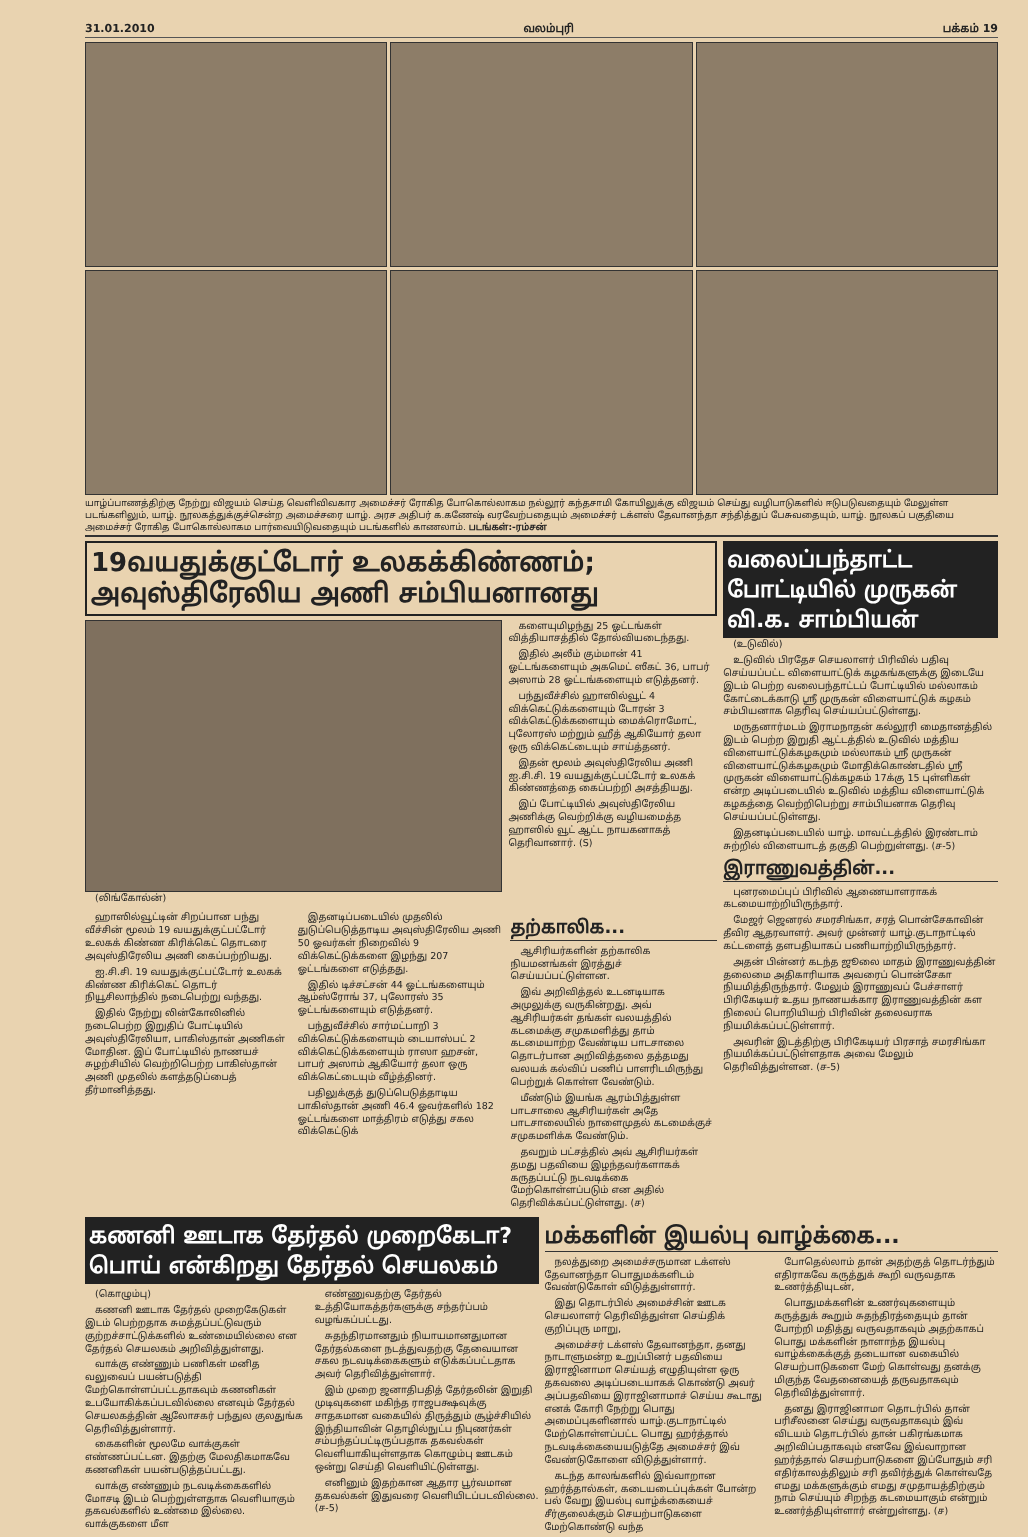31.01.2010 வலம்புரி பக்கம் 19
யாழ்ப்பாணத்திற்கு நேற்று விஜயம் செய்த வெளிவிவகார அமைச்சர் ரோகித போகொல்லாகம நல்லூர் கந்தசாமி கோயிலுக்கு விஜயம் செய்து வழிபாடுகளில் ஈடுபடுவதையும் மேலுள்ள படங்களிலும், யாழ். நூலகத்துக்குச்சென்ற அமைச்சரை யாழ். அரச அதிபர் க.கணேஷ் வரவேற்பதையும் அமைச்சர் டக்ளஸ் தேவானந்தா சந்தித்துப் பேசுவதையும், யாழ். நூலகப் பகுதியை அமைச்சர் ரோகித போகொல்லாகம பார்வையிடுவதையும் படங்களில் காணலாம். படங்கள்:-ரம்சன்
19வயதுக்குட்டோர் உலகக்கிண்ணம்;
அவுஸ்திரேலிய அணி சம்பியனானது
(லிங்கோல்ன்) களையுமிழந்து 25 ஓட்டங்கள் வித்தியாசத்தில் தோல்வியடைந்தது.
இதில் அலீம் கும்மான் 41 ஓட்டங்களையும் அகமெட் ஸீகட் 36, பாபர் அஸாம் 28 ஓட்டங்களையும் எடுத்தனர்.
பந்துவீச்சில் ஹாஸில்வூட் 4 விக்கெட்டுக்களையும் டோரன் 3 விக்கெட்டுக்களையும் மைக்ரொமோட், புலோரஸ் மற்றும் ஹீத் ஆகியோர் தலா ஒரு விக்கெட்டையும் சாய்த்தனர்.
இதன் மூலம் அவுஸ்திரேலிய அணி ஐ.சி.சி. 19 வயதுக்குட்பட்டோர் உலகக் கிண்ணத்தை கைப்பற்றி அசத்தியது.
இப் போட்டியில் அவுஸ்திரேலிய அணிக்கு வெற்றிக்கு வழியமைத்த ஹாஸில் வூட் ஆட்ட நாயகனாகத் தெரிவானார். (S)
ஹாஸில்வூட்டின் சிறப்பான பந்து வீச்சின் மூலம் 19 வயதுக்குட்பட்டோர் உலகக் கிண்ண கிரிக்கெட் தொடரை அவுஸ்திரேலிய அணி கைப்பற்றியது.
ஐ.சி.சி. 19 வயதுக்குட்பட்டோர் உலகக் கிண்ண கிரிக்கெட் தொடர் நியூசிலாந்தில் நடைபெற்று வந்தது.
இதில் நேற்று லின்கோலினில் நடைபெற்ற இறுதிப் போட்டியில் அவுஸ்திரேலியா, பாகிஸ்தான் அணிகள் மோதின. இப் போட்டியில் நாணயச் சுழற்சியில் வெற்றிபெற்ற பாகிஸ்தான் அணி முதலில் களத்தடுப்பைத் தீர்மானித்தது.
இதனடிப்படையில் முதலில் துடுப்பெடுத்தாடிய அவுஸ்திரேலிய அணி 50 ஓவர்கள் நிறைவில் 9 விக்கெட்டுக்களை இழந்து 207 ஓட்டங்களை எடுத்தது.
இதில் டிச்சட்சன் 44 ஓட்டங்களையும் ஆம்ஸ்ரோங் 37, புலோரஸ் 35 ஓட்டங்களையும் எடுத்தனர்.
பந்துவீச்சில் சார்மட்பாறி 3 விக்கெட்டுக்களையும் டையாஸ்பட் 2 விக்கெட்டுக்களையும் ராஸா ஹசன், பாபர் அஸாம் ஆகியோர் தலா ஒரு விக்கெட்டையும் வீழ்த்தினர்.
பதிலுக்குத் துடுப்பெடுத்தாடிய பாகிஸ்தான் அணி 46.4 ஓவர்களில் 182 ஓட்டங்களை மாத்திரம் எடுத்து சகல விக்கெட்டுக்
தற்காலிக...
ஆசிரியர்களின் தற்காலிக நியமனங்கள் இரத்துச் செய்யப்பட்டுள்ளன.
இவ் அறிவித்தல் உடனடியாக அமுலுக்கு வருகின்றது. அவ் ஆசிரியர்கள் தங்கள் வலயத்தில் கடமைக்கு சமுகமளித்து தாம் கடமையாற்ற வேண்டிய பாடசாலை தொடர்பான அறிவித்தலை தத்தமது வலயக் கல்விப் பணிப் பாளரிடமிருந்து பெற்றுக் கொள்ள வேண்டும்.
மீண்டும் இயங்க ஆரம்பித்துள்ள பாடசாலை ஆசிரியர்கள் அதே பாடசாலையில் நாளைமுதல் கடமைக்குச் சமுகமளிக்க வேண்டும்.
தவறும் பட்சத்தில் அவ் ஆசிரியர்கள் தமது பதவியை இழந்தவர்களாகக் கருதப்பட்டு நடவடிக்கை மேற்கொள்ளப்படும் என அதில் தெரிவிக்கப்பட்டுள்ளது. (ச)
வலைப்பந்தாட்ட போட்டியில் முருகன் வி.க. சாம்பியன்
(உடுவில்)
உடுவில் பிரதேச செயலாளர் பிரிவில் பதிவு செய்யப்பட்ட விளையாட்டுக் கழகங்களுக்கு இடையே இடம் பெற்ற வலைபந்தாட்டப் போட்டியில் மல்லாகம் கோட்டைக்காடு ஸ்ரீ முருகன் விளையாட்டுக் கழகம் சம்பியனாக தெரிவு செய்யப்பட்டுள்ளது.
மருதனார்மடம் இராமநாதன் கல்லூரி மைதானத்தில் இடம் பெற்ற இறுதி ஆட்டத்தில் உடுவில் மத்திய விளையாட்டுக்கழகமும் மல்லாகம் ஸ்ரீ முருகன் விளையாட்டுக்கழகமும் மோதிக்கொண்டதில் ஸ்ரீ முருகன் விளையாட்டுக்கழகம் 17க்கு 15 புள்ளிகள் என்ற அடிப்படையில் உடுவில் மத்திய விளையாட்டுக் கழகத்தை வெற்றிபெற்று சாம்பியனாக தெரிவு செய்யப்பட்டுள்ளது.
இதனடிப்படையில் யாழ். மாவட்டத்தில் இரண்டாம் சுற்றில் விளையாடத் தகுதி பெற்றுள்ளது. (ச-5)
இராணுவத்தின்...
புனரமைப்புப் பிரிவில் ஆணையாளராகக் கடமையாற்றியிருந்தார்.
மேஜர் ஜெனரல் சமரசிங்கா, சரத் பொன்சேகாவின் தீவிர ஆதரவாளர். அவர் முன்னர் யாழ்.குடாநாட்டில் கட்டளைத் தளபதியாகப் பணியாற்றியிருந்தார்.
அதன் பின்னர் கடந்த ஜூலை மாதம் இராணுவத்தின் தலைமை அதிகாரியாக அவரைப் பொன்சேகா நியமித்திருந்தார். மேலும் இராணுவப் பேச்சாளர் பிரிகேடியர் உதய நாணயக்கார இராணுவத்தின் கள நிலைப் பொறியியற் பிரிவின் தலைவராக நியமிக்கப்பட்டுள்ளார்.
அவரின் இடத்திற்கு பிரிகேடியர் பிரசாத் சமரசிங்கா நியமிக்கப்பட்டுள்ளதாக அவை மேலும் தெரிவித்துள்ளன. (ச-5)
கணனி ஊடாக தேர்தல் முறைகேடா?
பொய் என்கிறது தேர்தல் செயலகம்
(கொழும்பு)
கணனி ஊடாக தேர்தல் முறைகேடுகள் இடம் பெற்றதாக சுமத்தப்பட்டுவரும் குற்றச்சாட்டுக்களில் உண்மையில்லை என தேர்தல் செயலகம் அறிவித்துள்ளது.
வாக்கு எண்ணும் பணிகள் மனித வலுவைப் பயன்படுத்தி மேற்கொள்ளப்பட்டதாகவும் கணனிகள் உபயோகிக்கப்படவில்லை எனவும் தேர்தல் செயலகத்தின் ஆலோசகர் பந்துல குலதுங்க தெரிவித்துள்ளார்.
கைகளின் மூலமே வாக்குகள் எண்ணப்பட்டன. இதற்கு மேலதிகமாகவே கணனிகள் பயன்படுத்தப்பட்டது.
வாக்கு எண்ணும் நடவடிக்கைகளில் மோசடி இடம் பெற்றுள்ளதாக வெளியாகும் தகவல்களில் உண்மை இல்லை. வாக்குகளை மீள
எண்ணுவதற்கு தேர்தல் உத்தியோகத்தர்களுக்கு சந்தர்ப்பம் வழங்கப்பட்டது.
சுதந்திரமானதும் நியாயமானதுமான தேர்தல்களை நடத்துவதற்கு தேவையான சகல நடவடிக்கைகளும் எடுக்கப்பட்டதாக அவர் தெரிவித்துள்ளார்.
இம் முறை ஜனாதிபதித் தேர்தலின் இறுதி முடிவுகளை மகிந்த ராஜபக்ஷவுக்கு சாதகமான வகையில் திருத்தும் சூழ்ச்சியில் இந்தியாவின் தொழில்நுட்ப நிபுணர்கள் சம்பந்தப்பட்டிருப்பதாக தகவல்கள் வெளியாகியுள்ளதாக கொழும்பு ஊடகம் ஒன்று செய்தி வெளியிட்டுள்ளது.
எனினும் இதற்கான ஆதார பூர்வமான தகவல்கள் இதுவரை வெளியிடப்படவில்லை. (ச-5)
மக்களின் இயல்பு வாழ்க்கை...
நலத்துறை அமைச்சருமான டக்ளஸ் தேவானந்தா பொதுமக்களிடம் வேண்டுகோள் விடுத்துள்ளார்.
இது தொடர்பில் அமைச்சின் ஊடக செயலாளர் தெரிவித்துள்ள செய்திக் குறிப்புரு மாறு,
அமைச்சர் டக்ளஸ் தேவானந்தா, தனது நாடாளுமன்ற உறுப்பினர் பதவியை இராஜினாமா செய்யத் எழுதியுள்ள ஒரு தகவலை அடிப்படையாகக் கொண்டு அவர் அப்பதவியை இராஜினாமாச் செய்ய கூடாது எனக் கோரி நேற்று பொது அமைப்புகளினால் யாழ்.குடாநாட்டில் மேற்கொள்ளப்பட்ட பொது ஹர்த்தால் நடவடிக்கையையடுத்தே அமைச்சர் இவ் வேண்டுகோளை விடுத்துள்ளார்.
கடந்த காலங்களில் இவ்வாறான ஹர்த்தால்கள், கடையடைப்புக்கள் போன்ற பல் வேறு இயல்பு வாழ்க்கையைச் சீர்குலைக்கும் செயற்பாடுகளை மேற்கொண்டு வந்த
போதெல்லாம் தான் அதற்குத் தொடர்ந்தும் எதிராகவே கருத்துக் கூறி வருவதாக உணர்த்தியுடன்,
பொதுமக்களின் உணர்வுகளையும் கருத்துக் கூறும் சுதந்திரத்தையும் தான் போற்றி மதித்து வருவதாகவும் அதற்காகப் பொது மக்களின் நாளாந்த இயல்பு வாழ்க்கைக்குத் தடையான வகையில் செயற்பாடுகளை மேற் கொள்வது தனக்கு மிகுந்த வேதனையைத் தருவதாகவும் தெரிவித்துள்ளார்.
தனது இராஜினாமா தொடர்பில் தான் பரிசீலனை செய்து வருவதாகவும் இவ் விடயம் தொடர்பில் தான் பகிரங்கமாக அறிவிப்பதாகவும் எனவே இவ்வாறான ஹர்த்தால் செயற்பாடுகளை இப்போதும் சரி எதிர்காலத்திலும் சரி தவிர்த்துக் கொள்வதே எமது மக்களுக்கும் எமது சமுதாயத்திற்கும் நாம் செய்யும் சிறந்த கடமையாகும் என்றும் உணர்த்தியுள்ளார் என்றுள்ளது. (ச)